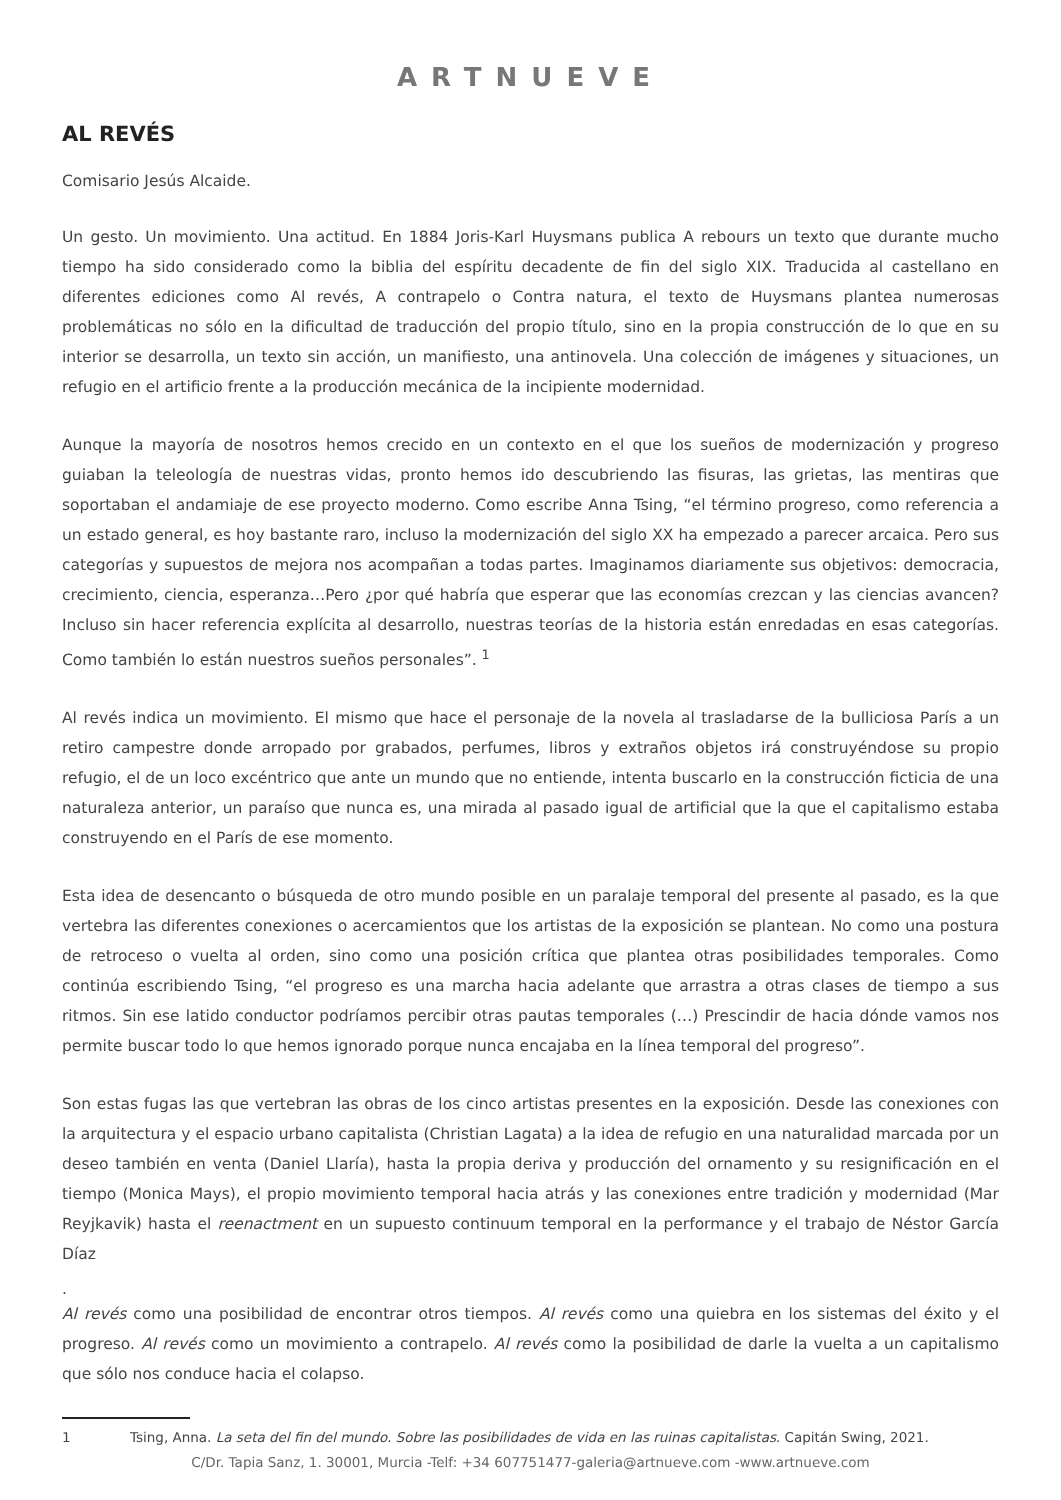ARTNUEVE
AL REVÉS
Comisario Jesús Alcaide.
Un gesto. Un movimiento. Una actitud. En 1884 Joris-Karl Huysmans publica A rebours un texto que durante mucho tiempo ha sido considerado como la biblia del espíritu decadente de fin del siglo XIX. Traducida al castellano en diferentes ediciones como Al revés, A contrapelo o Contra natura, el texto de Huysmans plantea numerosas problemáticas no sólo en la dificultad de traducción del propio título, sino en la propia construcción de lo que en su interior se desarrolla, un texto sin acción, un manifiesto, una antinovela. Una colección de imágenes y situaciones, un refugio en el artificio frente a la producción mecánica de la incipiente modernidad.
Aunque la mayoría de nosotros hemos crecido en un contexto en el que los sueños de modernización y progreso guiaban la teleología de nuestras vidas, pronto hemos ido descubriendo las fisuras, las grietas, las mentiras que soportaban el andamiaje de ese proyecto moderno. Como escribe Anna Tsing, “el término progreso, como referencia a un estado general, es hoy bastante raro, incluso la modernización del siglo XX ha empezado a parecer arcaica. Pero sus categorías y supuestos de mejora nos acompañan a todas partes. Imaginamos diariamente sus objetivos: democracia, crecimiento, ciencia, esperanza…Pero ¿por qué habría que esperar que las economías crezcan y las ciencias avancen? Incluso sin hacer referencia explícita al desarrollo, nuestras teorías de la historia están enredadas en esas categorías. Como también lo están nuestros sueños personales”. <sup>1</sup>
Al revés indica un movimiento. El mismo que hace el personaje de la novela al trasladarse de la bulliciosa París a un retiro campestre donde arropado por grabados, perfumes, libros y extraños objetos irá construyéndose su propio refugio, el de un loco excéntrico que ante un mundo que no entiende, intenta buscarlo en la construcción ficticia de una naturaleza anterior, un paraíso que nunca es, una mirada al pasado igual de artificial que la que el capitalismo estaba construyendo en el París de ese momento.
Esta idea de desencanto o búsqueda de otro mundo posible en un paralaje temporal del presente al pasado, es la que vertebra las diferentes conexiones o acercamientos que los artistas de la exposición se plantean. No como una postura de retroceso o vuelta al orden, sino como una posición crítica que plantea otras posibilidades temporales. Como continúa escribiendo Tsing, “el progreso es una marcha hacia adelante que arrastra a otras clases de tiempo a sus ritmos. Sin ese latido conductor podríamos percibir otras pautas temporales (…) Prescindir de hacia dónde vamos nos permite buscar todo lo que hemos ignorado porque nunca encajaba en la línea temporal del progreso”.
Son estas fugas las que vertebran las obras de los cinco artistas presentes en la exposición. Desde las conexiones con la arquitectura y el espacio urbano capitalista (Christian Lagata) a la idea de refugio en una naturalidad marcada por un deseo también en venta (Daniel Llaría), hasta la propia deriva y producción del ornamento y su resignificación en el tiempo (Monica Mays), el propio movimiento temporal hacia atrás y las conexiones entre tradición y modernidad (Mar Reyjkavik) hasta el reenactment en un supuesto continuum temporal en la performance y el trabajo de Néstor García Díaz
.
Al revés como una posibilidad de encontrar otros tiempos. Al revés como una quiebra en los sistemas del éxito y el progreso. Al revés como un movimiento a contrapelo. Al revés como la posibilidad de darle la vuelta a un capitalismo que sólo nos conduce hacia el colapso.
1 Tsing, Anna. La seta del fin del mundo. Sobre las posibilidades de vida en las ruinas capitalistas. Capitán Swing, 2021.
C/Dr. Tapia Sanz, 1. 30001, Murcia -Telf: +34 607751477-galeria@artnueve.com -www.artnueve.com